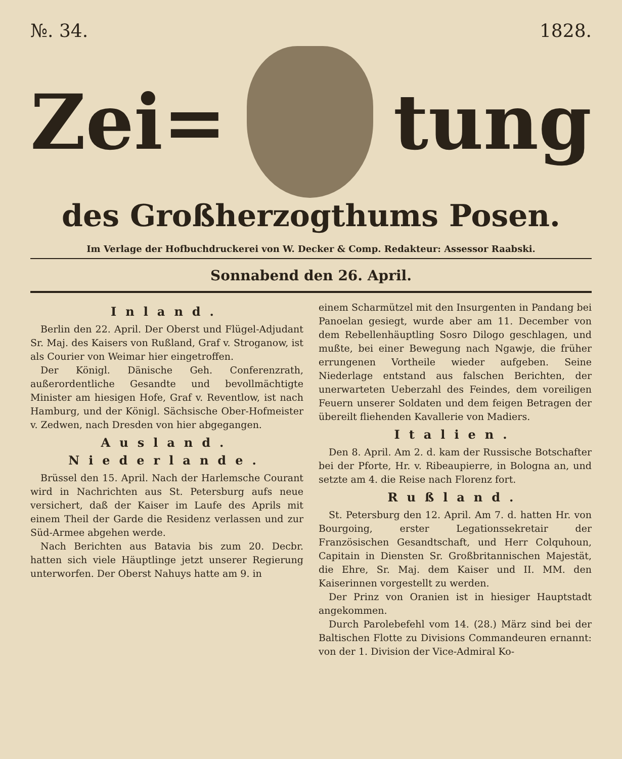№. 34. 1828.
Zei= tung
des Großherzogthums Posen.
Im Verlage der Hofbuchdruckerei von W. Decker & Comp. Redakteur: Assessor Raabski.
Sonnabend den 26. April.
Inland.
Berlin den 22. April. Der Oberst und Flügel-Adjudant Sr. Maj. des Kaisers von Rußland, Graf v. Stroganow, ist als Courier von Weimar hier eingetroffen.
Der Königl. Dänische Geh. Conferenzrath, außerordentliche Gesandte und bevollmächtigte Minister am hiesigen Hofe, Graf v. Reventlow, ist nach Hamburg, und der Königl. Sächsische Ober-Hofmeister v. Zedwen, nach Dresden von hier abgegangen.
Ausland.
Niederlande.
Brüssel den 15. April. Nach der Harlemsche Courant wird in Nachrichten aus St. Petersburg aufs neue versichert, daß der Kaiser im Laufe des Aprils mit einem Theil der Garde die Residenz verlassen und zur Süd-Armee abgehen werde.
Nach Berichten aus Batavia bis zum 20. Decbr. hatten sich viele Häuptlinge jetzt unserer Regierung unterworfen. Der Oberst Nahuys hatte am 9. in
einem Scharmützel mit den Insurgenten in Pandang bei Panoelan gesiegt, wurde aber am 11. December von dem Rebellenhäuptling Sosro Dilogo geschlagen, und mußte, bei einer Bewegung nach Ngawje, die früher errungenen Vortheile wieder aufgeben. Seine Niederlage entstand aus falschen Berichten, der unerwarteten Ueberzahl des Feindes, dem voreiligen Feuern unserer Soldaten und dem feigen Betragen der übereilt fliehenden Kavallerie von Madiers.
Italien.
Den 8. April. Am 2. d. kam der Russische Botschafter bei der Pforte, Hr. v. Ribeaupierre, in Bologna an, und setzte am 4. die Reise nach Florenz fort.
Rußland.
St. Petersburg den 12. April. Am 7. d. hatten Hr. von Bourgoing, erster Legationssekretair der Französischen Gesandtschaft, und Herr Colquhoun, Capitain in Diensten Sr. Großbritannischen Majestät, die Ehre, Sr. Maj. dem Kaiser und II. MM. den Kaiserinnen vorgestellt zu werden.
Der Prinz von Oranien ist in hiesiger Hauptstadt angekommen.
Durch Parolebefehl vom 14. (28.) März sind bei der Baltischen Flotte zu Divisions Commandeuren ernannt: von der 1. Division der Vice-Admiral Ko-